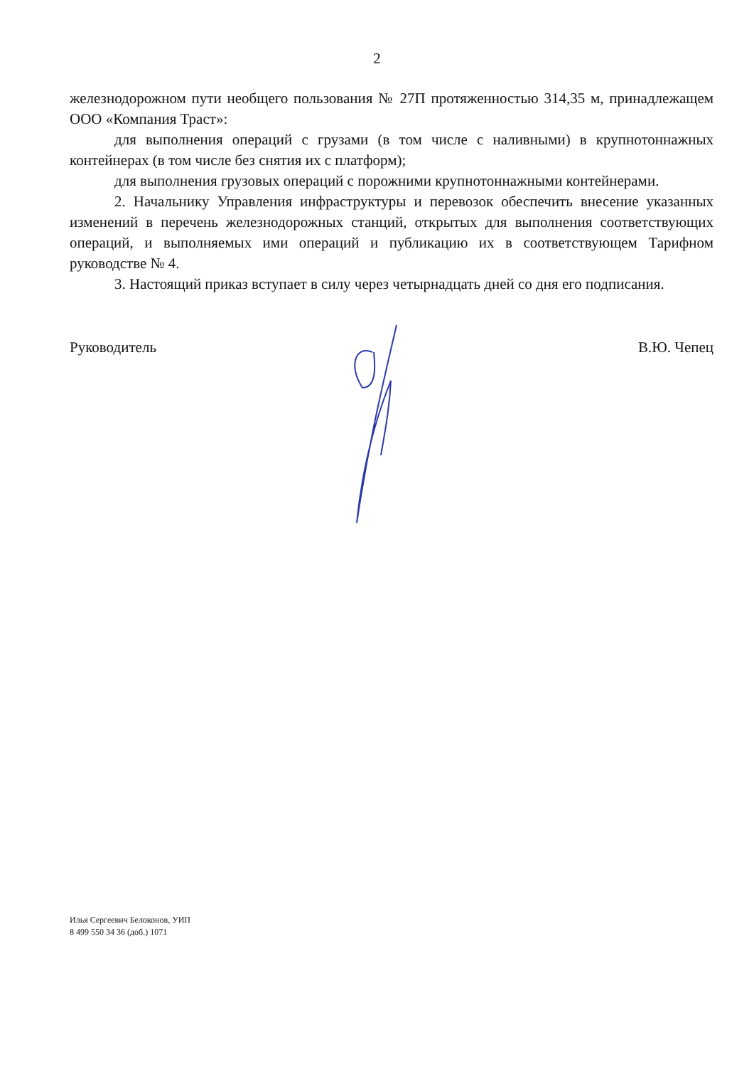2
железнодорожном пути необщего пользования № 27П протяженностью 314,35 м, принадлежащем ООО «Компания Траст»:
для выполнения операций с грузами (в том числе с наливными) в крупнотоннажных контейнерах (в том числе без снятия их с платформ);
для выполнения грузовых операций с порожними крупнотоннажными контейнерами.
2. Начальнику Управления инфраструктуры и перевозок обеспечить внесение указанных изменений в перечень железнодорожных станций, открытых для выполнения соответствующих операций, и выполняемых ими операций и публикацию их в соответствующем Тарифном руководстве № 4.
3. Настоящий приказ вступает в силу через четырнадцать дней со дня его подписания.
Руководитель В.Ю. Чепец
Илья Сергеевич Белоконов, УИП
8 499 550 34 36 (доб.) 1071